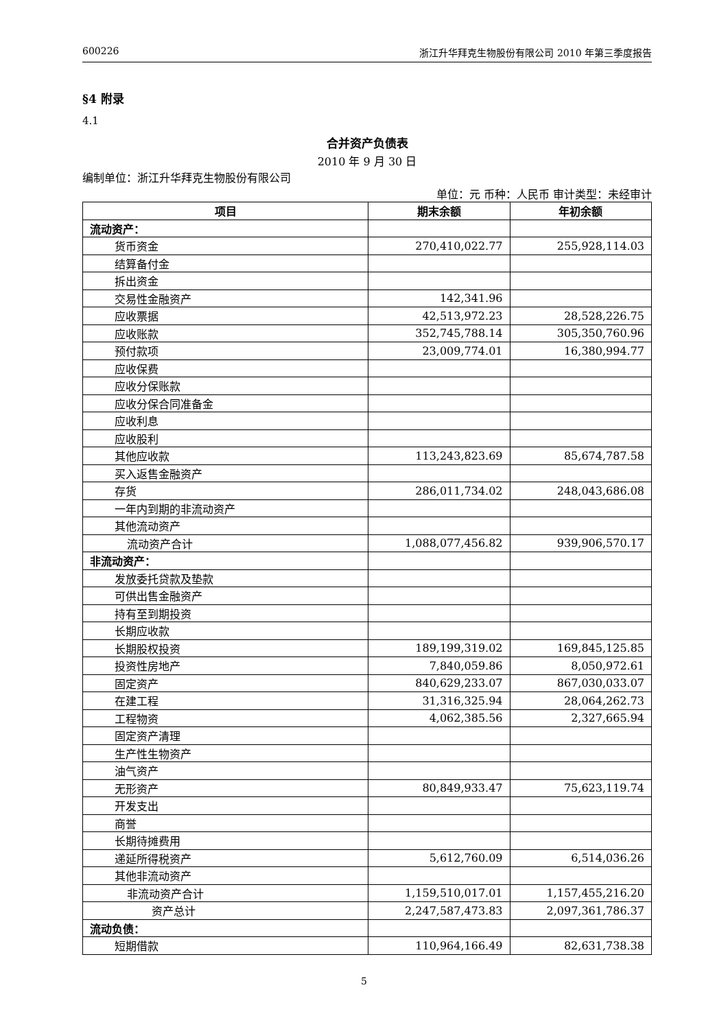600226 浙江升华拜克生物股份有限公司 2010 年第三季度报告
§4 附录
4.1
合并资产负债表
2010 年 9 月 30 日
编制单位：浙江升华拜克生物股份有限公司
单位：元 币种：人民币 审计类型：未经审计
| 项目 | 期末余额 | 年初余额 |
| --- | --- | --- |
| 流动资产： | | |
| 货币资金 | 270,410,022.77 | 255,928,114.03 |
| 结算备付金 | | |
| 拆出资金 | | |
| 交易性金融资产 | 142,341.96 | |
| 应收票据 | 42,513,972.23 | 28,528,226.75 |
| 应收账款 | 352,745,788.14 | 305,350,760.96 |
| 预付款项 | 23,009,774.01 | 16,380,994.77 |
| 应收保费 | | |
| 应收分保账款 | | |
| 应收分保合同准备金 | | |
| 应收利息 | | |
| 应收股利 | | |
| 其他应收款 | 113,243,823.69 | 85,674,787.58 |
| 买入返售金融资产 | | |
| 存货 | 286,011,734.02 | 248,043,686.08 |
| 一年内到期的非流动资产 | | |
| 其他流动资产 | | |
| 流动资产合计 | 1,088,077,456.82 | 939,906,570.17 |
| 非流动资产： | | |
| 发放委托贷款及垫款 | | |
| 可供出售金融资产 | | |
| 持有至到期投资 | | |
| 长期应收款 | | |
| 长期股权投资 | 189,199,319.02 | 169,845,125.85 |
| 投资性房地产 | 7,840,059.86 | 8,050,972.61 |
| 固定资产 | 840,629,233.07 | 867,030,033.07 |
| 在建工程 | 31,316,325.94 | 28,064,262.73 |
| 工程物资 | 4,062,385.56 | 2,327,665.94 |
| 固定资产清理 | | |
| 生产性生物资产 | | |
| 油气资产 | | |
| 无形资产 | 80,849,933.47 | 75,623,119.74 |
| 开发支出 | | |
| 商誉 | | |
| 长期待摊费用 | | |
| 递延所得税资产 | 5,612,760.09 | 6,514,036.26 |
| 其他非流动资产 | | |
| 非流动资产合计 | 1,159,510,017.01 | 1,157,455,216.20 |
| 资产总计 | 2,247,587,473.83 | 2,097,361,786.37 |
| 流动负债： | | |
| 短期借款 | 110,964,166.49 | 82,631,738.38 |
5